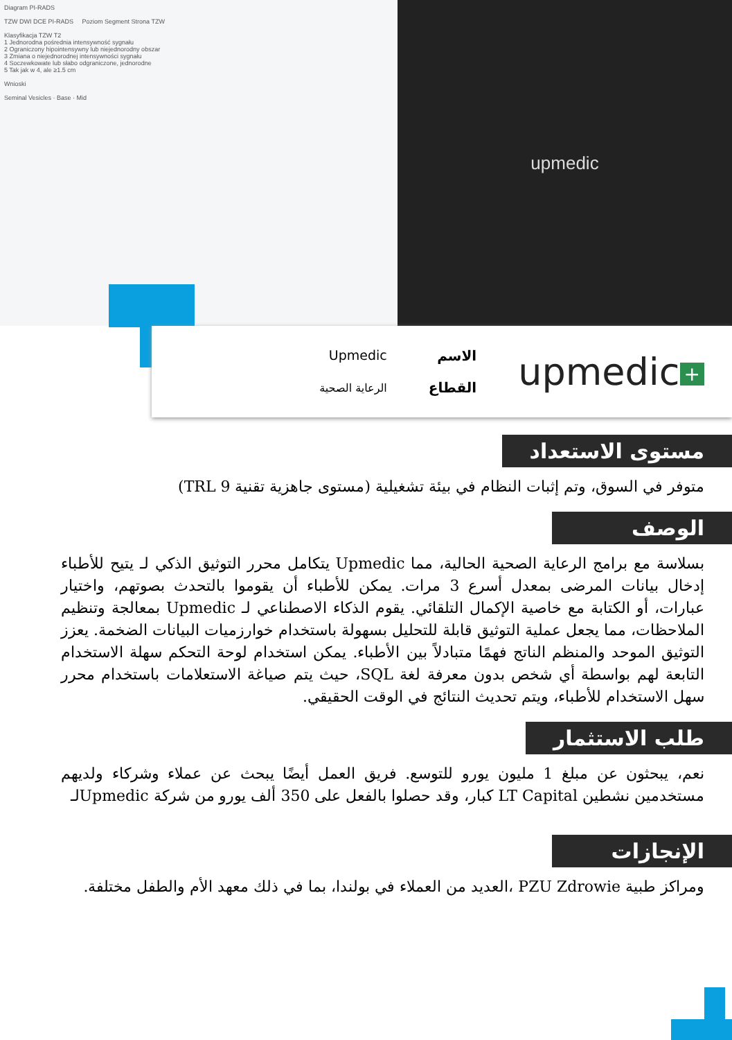Diagram PI-RADS
TZW DWI DCE PI-RADS Poziom Segment Strona TZW
Klasyfikacja TZW T2
1 Jednorodna pośrednia intensywność sygnału
2 Ograniczony hipointensywny lub niejednorodny obszar
3 Zmiana o niejednorodnej intensywności sygnału
4 Soczewkowate lub słabo odgraniczone, jednorodne
5 Tak jak w 4, ale ≥1.5 cm
Wnioski
Seminal Vesicles · Base · Mid
upmedic
+ upmedic
الاسم
القطاع
Upmedic
الرعاية الصحية
مستوى الاستعداد
متوفر في السوق، وتم إثبات النظام في بيئة تشغيلية (مستوى جاهزية تقنية TRL 9)
الوصف
بسلاسة مع برامج الرعاية الصحية الحالية، مما Upmedic يتكامل محرر التوثيق الذكي لـ يتيح للأطباء إدخال بيانات المرضى بمعدل أسرع 3 مرات. يمكن للأطباء أن يقوموا بالتحدث بصوتهم، واختيار عبارات، أو الكتابة مع خاصية الإكمال التلقائي. يقوم الذكاء الاصطناعي لـ Upmedic بمعالجة وتنظيم الملاحظات، مما يجعل عملية التوثيق قابلة للتحليل بسهولة باستخدام خوارزميات البيانات الضخمة. يعزز التوثيق الموحد والمنظم الناتج فهمًا متبادلاً بين الأطباء. يمكن استخدام لوحة التحكم سهلة الاستخدام التابعة لهم بواسطة أي شخص بدون معرفة لغة SQL، حيث يتم صياغة الاستعلامات باستخدام محرر سهل الاستخدام للأطباء، ويتم تحديث النتائج في الوقت الحقيقي.
طلب الاستثمار
نعم، يبحثون عن مبلغ 1 مليون يورو للتوسع. فريق العمل أيضًا يبحث عن عملاء وشركاء ولديهم مستخدمين نشطين LT Capital كبار، وقد حصلوا بالفعل على 350 ألف يورو من شركة Upmedicلـ
الإنجازات
ومراكز طبية PZU Zdrowie ،العديد من العملاء في بولندا، بما في ذلك معهد الأم والطفل مختلفة.